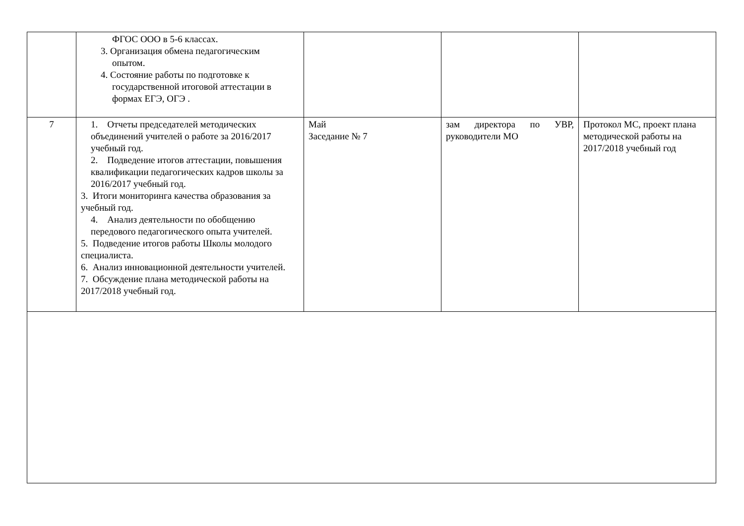| | ФГОС ООО в 5-6 классах. 3. Организация обмена педагогическим опытом. 4. Состояние работы по подготовке к государственной итоговой аттестации в формах ЕГЭ, ОГЭ . | | | |
| 7 | 1. Отчеты председателей методических объединений учителей о работе за 2016/2017 учебный год. 2. Подведение итогов аттестации, повышения квалификации педагогических кадров школы за 2016/2017 учебный год. 3. Итоги мониторинга качества образования за учебный год. 4. Анализ деятельности по обобщению передового педагогического опыта учителей. 5. Подведение итогов работы Школы молодого специалиста. 6. Анализ инновационной деятельности учителей. 7. Обсуждение плана методической работы на 2017/2018 учебный год. | Май Заседание № 7 | зам директора по УВР, руководители МО | Протокол МС, проект плана методической работы на 2017/2018 учебный год |